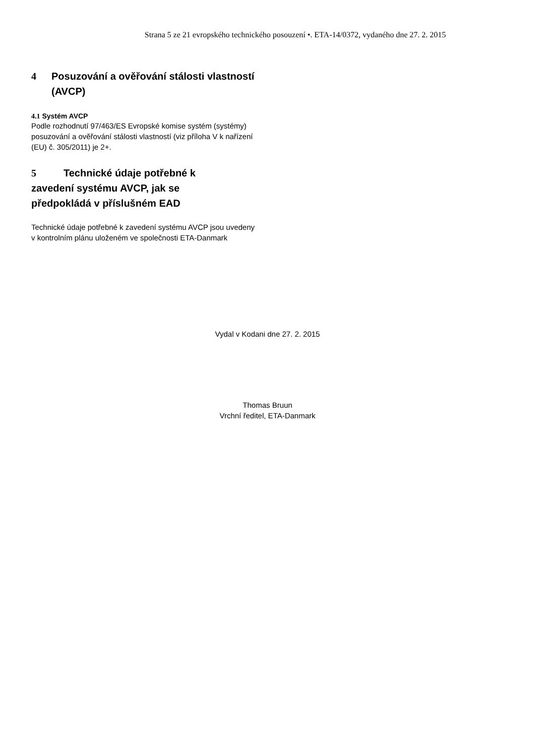Strana 5 ze 21 evropského technického posouzení •. ETA-14/0372, vydaného dne 27. 2. 2015
4 Posuzování a ověřování stálosti vlastností
(AVCP)
4.1 Systém AVCP
Podle rozhodnutí 97/463/ES Evropské komise systém (systémy) posuzování a ověřování stálosti vlastností (viz příloha V k nařízení (EU) č. 305/2011) je 2+.
5 Technické údaje potřebné k zavedení systému AVCP, jak se předpokládá v příslušném EAD
Technické údaje potřebné k zavedení systému AVCP jsou uvedeny v kontrolním plánu uloženém ve společnosti ETA-Danmark
Vydal v Kodani dne 27. 2. 2015
Thomas Bruun
Vrchní ředitel, ETA-Danmark